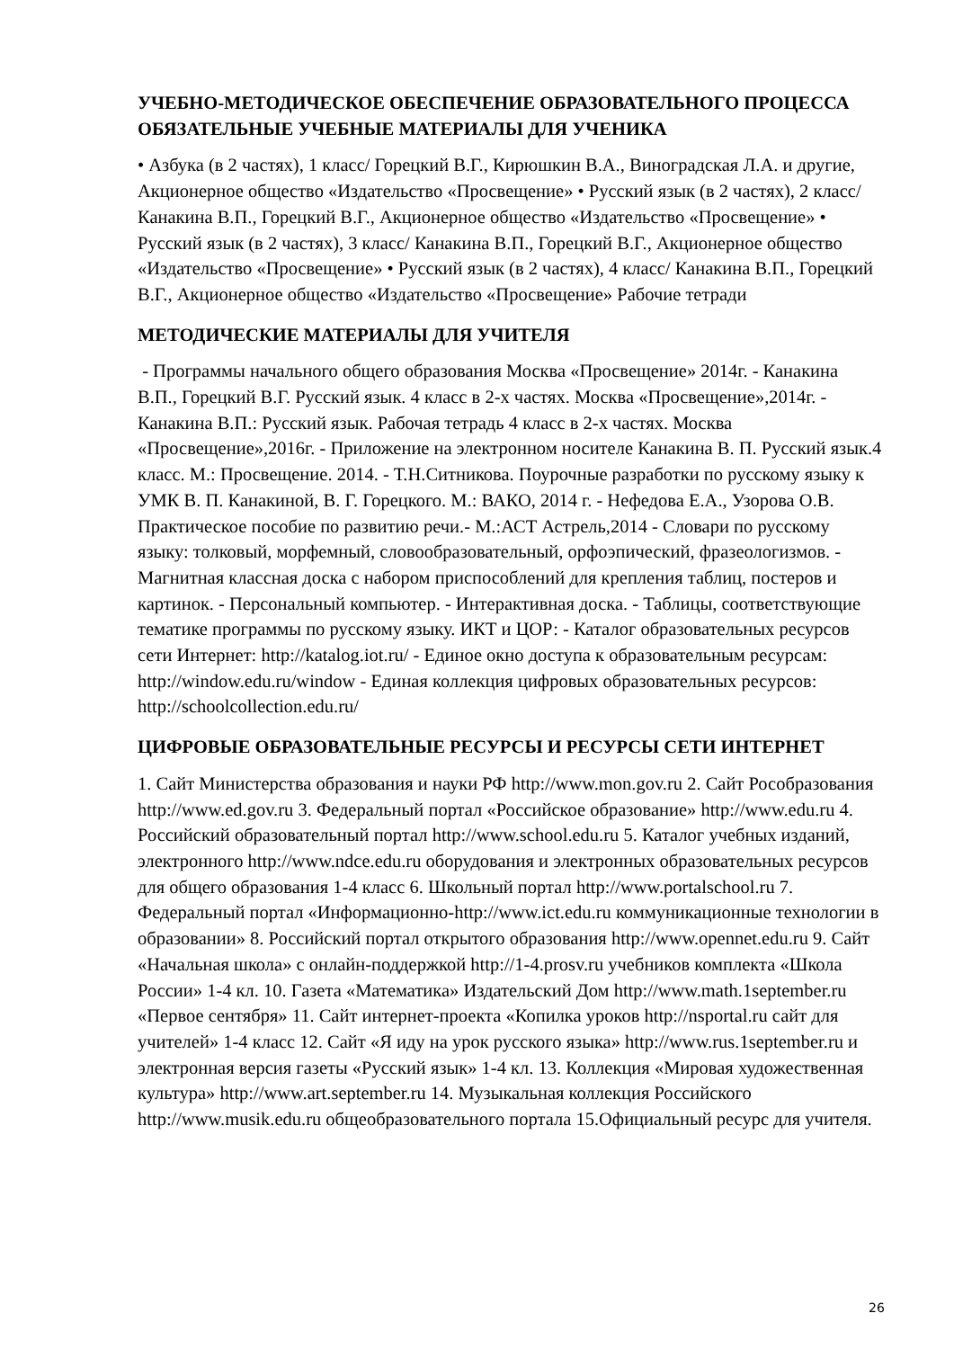УЧЕБНО-МЕТОДИЧЕСКОЕ ОБЕСПЕЧЕНИЕ ОБРАЗОВАТЕЛЬНОГО ПРОЦЕССА ОБЯЗАТЕЛЬНЫЕ УЧЕБНЫЕ МАТЕРИАЛЫ ДЛЯ УЧЕНИКА
• Азбука (в 2 частях), 1 класс/ Горецкий В.Г., Кирюшкин В.А., Виноградская Л.А. и другие, Акционерное общество «Издательство «Просвещение» • Русский язык (в 2 частях), 2 класс/ Канакина В.П., Горецкий В.Г., Акционерное общество «Издательство «Просвещение» • Русский язык (в 2 частях), 3 класс/ Канакина В.П., Горецкий В.Г., Акционерное общество «Издательство «Просвещение» • Русский язык (в 2 частях), 4 класс/ Канакина В.П., Горецкий В.Г., Акционерное общество «Издательство «Просвещение» Рабочие тетради
МЕТОДИЧЕСКИЕ МАТЕРИАЛЫ ДЛЯ УЧИТЕЛЯ
- Программы начального общего образования Москва «Просвещение» 2014г. - Канакина В.П., Горецкий В.Г. Русский язык. 4 класс в 2-х частях. Москва «Просвещение»,2014г. - Канакина В.П.: Русский язык. Рабочая тетрадь 4 класс в 2-х частях. Москва «Просвещение»,2016г. - Приложение на электронном носителе Канакина В. П. Русский язык.4 класс. М.: Просвещение. 2014. - Т.Н.Ситникова. Поурочные разработки по русскому языку к УМК В. П. Канакиной, В. Г. Горецкого. М.: ВАКО, 2014 г. - Нефедова Е.А., Узорова О.В. Практическое пособие по развитию речи.- М.:АСТ Астрель,2014 - Словари по русскому языку: толковый, морфемный, словообразовательный, орфоэпический, фразеологизмов. - Магнитная классная доска с набором приспособлений для крепления таблиц, постеров и картинок. - Персональный компьютер. - Интерактивная доска. - Таблицы, соответствующие тематике программы по русскому языку. ИКТ и ЦОР: - Каталог образовательных ресурсов сети Интернет: http://katalog.iot.ru/ - Единое окно доступа к образовательным ресурсам: http://window.edu.ru/window - Единая коллекция цифровых образовательных ресурсов: http://schoolcollection.edu.ru/
ЦИФРОВЫЕ ОБРАЗОВАТЕЛЬНЫЕ РЕСУРСЫ И РЕСУРСЫ СЕТИ ИНТЕРНЕТ
1. Сайт Министерства образования и науки РФ http://www.mon.gov.ru 2. Сайт Рособразования http://www.ed.gov.ru 3. Федеральный портал «Российское образование» http://www.edu.ru 4. Российский образовательный портал http://www.school.edu.ru 5. Каталог учебных изданий, электронного http://www.ndce.edu.ru оборудования и электронных образовательных ресурсов для общего образования 1-4 класс 6. Школьный портал http://www.portalschool.ru 7. Федеральный портал «Информационно-http://www.ict.edu.ru коммуникационные технологии в образовании» 8. Российский портал открытого образования http://www.opennet.edu.ru 9. Сайт «Начальная школа» с онлайн-поддержкой http://1-4.prosv.ru учебников комплекта «Школа России» 1-4 кл. 10. Газета «Математика» Издательский Дом http://www.math.1september.ru «Первое сентября» 11. Сайт интернет-проекта «Копилка уроков http://nsportal.ru сайт для учителей» 1-4 класс 12. Сайт «Я иду на урок русского языка» http://www.rus.1september.ru и электронная версия газеты «Русский язык» 1-4 кл. 13. Коллекция «Мировая художественная культура» http://www.art.september.ru 14. Музыкальная коллекция Российского http://www.musik.edu.ru общеобразовательного портала 15.Официальный ресурс для учителя.
26